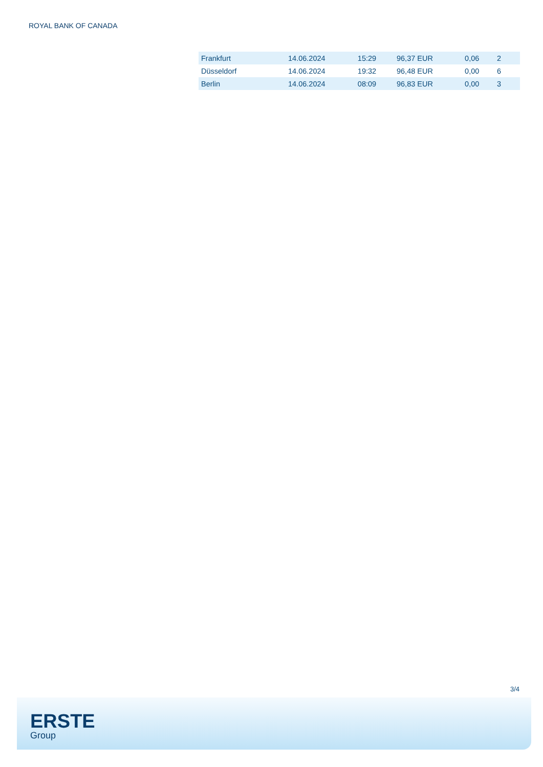ROYAL BANK OF CANADA
| Frankfurt | 14.06.2024 | 15:29 | 96,37 EUR | 0,06 | 2 |
| Düsseldorf | 14.06.2024 | 19:32 | 96,48 EUR | 0,00 | 6 |
| Berlin | 14.06.2024 | 08:09 | 96,83 EUR | 0,00 | 3 |
3/4
ERSTE
Group